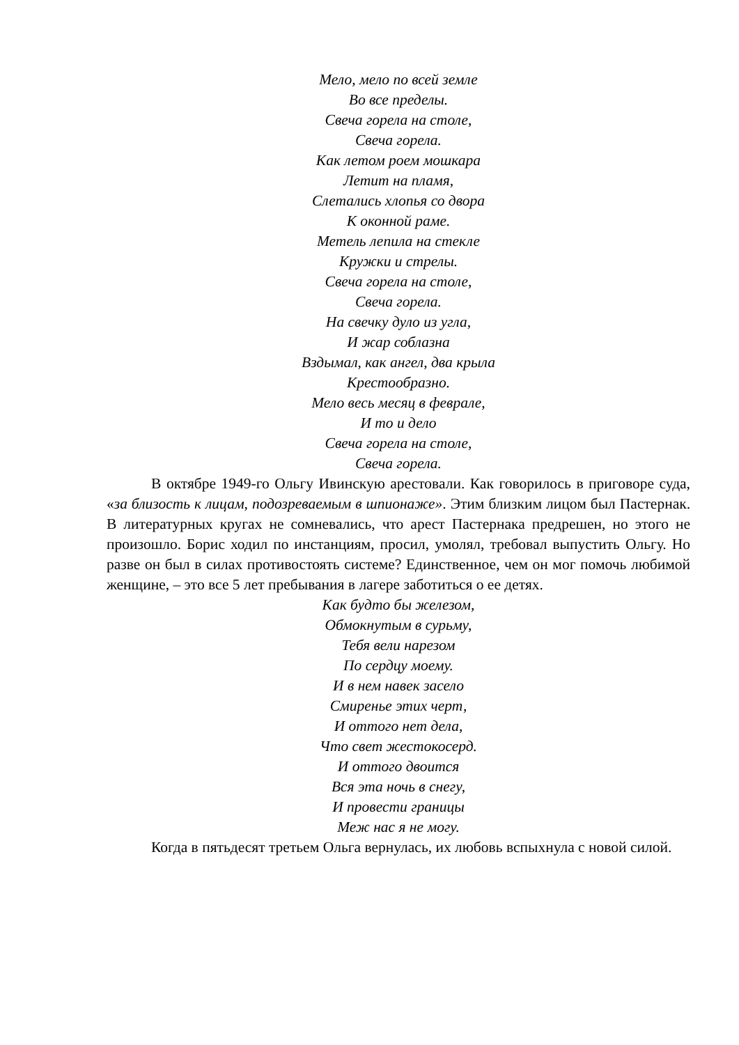Мело, мело по всей земле
Во все пределы.
Свеча горела на столе,
Свеча горела.
Как летом роем мошкара
Летит на пламя,
Слетались хлопья со двора
К оконной раме.
Метель лепила на стекле
Кружки и стрелы.
Свеча горела на столе,
Свеча горела.
На свечку дуло из угла,
И жар соблазна
Вздымал, как ангел, два крыла
Крестообразно.
Мело весь месяц в феврале,
И то и дело
Свеча горела на столе,
Свеча горела.
В октябре 1949-го Ольгу Ивинскую арестовали. Как говорилось в приговоре суда, «за близость к лицам, подозреваемым в шпионаже». Этим близким лицом был Пастернак. В литературных кругах не сомневались, что арест Пастернака предрешен, но этого не произошло. Борис ходил по инстанциям, просил, умолял, требовал выпустить Ольгу. Но разве он был в силах противостоять системе? Единственное, чем он мог помочь любимой женщине, – это все 5 лет пребывания в лагере заботиться о ее детях.
Как будто бы железом,
Обмокнутым в сурьму,
Тебя вели нарезом
По сердцу моему.
И в нем навек засело
Смиренье этих черт,
И оттого нет дела,
Что свет жестокосерд.
И оттого двоится
Вся эта ночь в снегу,
И провести границы
Меж нас я не могу.
Когда в пятьдесят третьем Ольга вернулась, их любовь вспыхнула с новой силой.